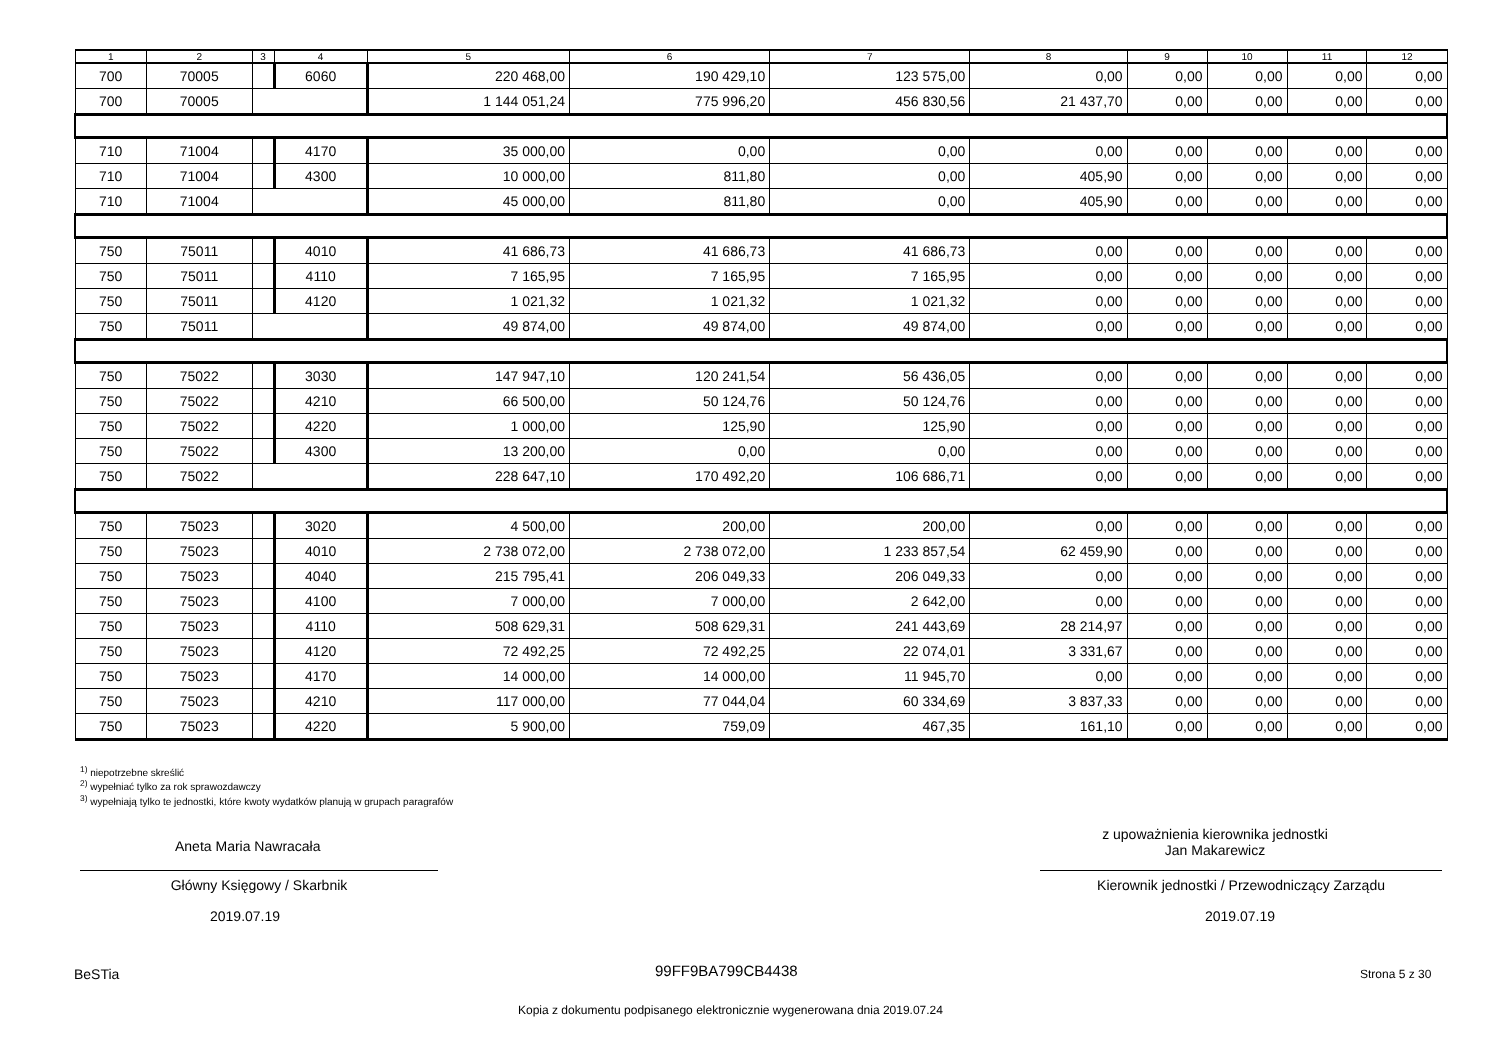| 1 | 2 | 3 | 4 | 5 | 6 | 7 | 8 | 9 | 10 | 11 | 12 |
| --- | --- | --- | --- | --- | --- | --- | --- | --- | --- | --- | --- |
| 700 | 70005 | | 6060 | 220 468,00 | 190 429,10 | 123 575,00 | 0,00 | 0,00 | 0,00 | 0,00 | 0,00 |
| 700 | 70005 | | | 1 144 051,24 | 775 996,20 | 456 830,56 | 21 437,70 | 0,00 | 0,00 | 0,00 | 0,00 |
| 710 | 71004 | | 4170 | 35 000,00 | 0,00 | 0,00 | 0,00 | 0,00 | 0,00 | 0,00 | 0,00 |
| 710 | 71004 | | 4300 | 10 000,00 | 811,80 | 0,00 | 405,90 | 0,00 | 0,00 | 0,00 | 0,00 |
| 710 | 71004 | | | 45 000,00 | 811,80 | 0,00 | 405,90 | 0,00 | 0,00 | 0,00 | 0,00 |
| 750 | 75011 | | 4010 | 41 686,73 | 41 686,73 | 41 686,73 | 0,00 | 0,00 | 0,00 | 0,00 | 0,00 |
| 750 | 75011 | | 4110 | 7 165,95 | 7 165,95 | 7 165,95 | 0,00 | 0,00 | 0,00 | 0,00 | 0,00 |
| 750 | 75011 | | 4120 | 1 021,32 | 1 021,32 | 1 021,32 | 0,00 | 0,00 | 0,00 | 0,00 | 0,00 |
| 750 | 75011 | | | 49 874,00 | 49 874,00 | 49 874,00 | 0,00 | 0,00 | 0,00 | 0,00 | 0,00 |
| 750 | 75022 | | 3030 | 147 947,10 | 120 241,54 | 56 436,05 | 0,00 | 0,00 | 0,00 | 0,00 | 0,00 |
| 750 | 75022 | | 4210 | 66 500,00 | 50 124,76 | 50 124,76 | 0,00 | 0,00 | 0,00 | 0,00 | 0,00 |
| 750 | 75022 | | 4220 | 1 000,00 | 125,90 | 125,90 | 0,00 | 0,00 | 0,00 | 0,00 | 0,00 |
| 750 | 75022 | | 4300 | 13 200,00 | 0,00 | 0,00 | 0,00 | 0,00 | 0,00 | 0,00 | 0,00 |
| 750 | 75022 | | | 228 647,10 | 170 492,20 | 106 686,71 | 0,00 | 0,00 | 0,00 | 0,00 | 0,00 |
| 750 | 75023 | | 3020 | 4 500,00 | 200,00 | 200,00 | 0,00 | 0,00 | 0,00 | 0,00 | 0,00 |
| 750 | 75023 | | 4010 | 2 738 072,00 | 2 738 072,00 | 1 233 857,54 | 62 459,90 | 0,00 | 0,00 | 0,00 | 0,00 |
| 750 | 75023 | | 4040 | 215 795,41 | 206 049,33 | 206 049,33 | 0,00 | 0,00 | 0,00 | 0,00 | 0,00 |
| 750 | 75023 | | 4100 | 7 000,00 | 7 000,00 | 2 642,00 | 0,00 | 0,00 | 0,00 | 0,00 | 0,00 |
| 750 | 75023 | | 4110 | 508 629,31 | 508 629,31 | 241 443,69 | 28 214,97 | 0,00 | 0,00 | 0,00 | 0,00 |
| 750 | 75023 | | 4120 | 72 492,25 | 72 492,25 | 22 074,01 | 3 331,67 | 0,00 | 0,00 | 0,00 | 0,00 |
| 750 | 75023 | | 4170 | 14 000,00 | 14 000,00 | 11 945,70 | 0,00 | 0,00 | 0,00 | 0,00 | 0,00 |
| 750 | 75023 | | 4210 | 117 000,00 | 77 044,04 | 60 334,69 | 3 837,33 | 0,00 | 0,00 | 0,00 | 0,00 |
| 750 | 75023 | | 4220 | 5 900,00 | 759,09 | 467,35 | 161,10 | 0,00 | 0,00 | 0,00 | 0,00 |
<sup>1)</sup> niepotrzebne skreślić
<sup>2)</sup> wypełniać tylko za rok sprawozdawczy
<sup>3)</sup> wypełniają tylko te jednostki, które kwoty wydatków planują w grupach paragrafów
Aneta Maria Nawracała
Główny Księgowy / Skarbnik
2019.07.19
z upoważnienia kierownika jednostki
Jan Makarewicz
Kierownik jednostki / Przewodniczący Zarządu
2019.07.19
BeSTia 99FF9BA799CB4438 Strona 5 z 30
Kopia z dokumentu podpisanego elektronicznie wygenerowana dnia 2019.07.24